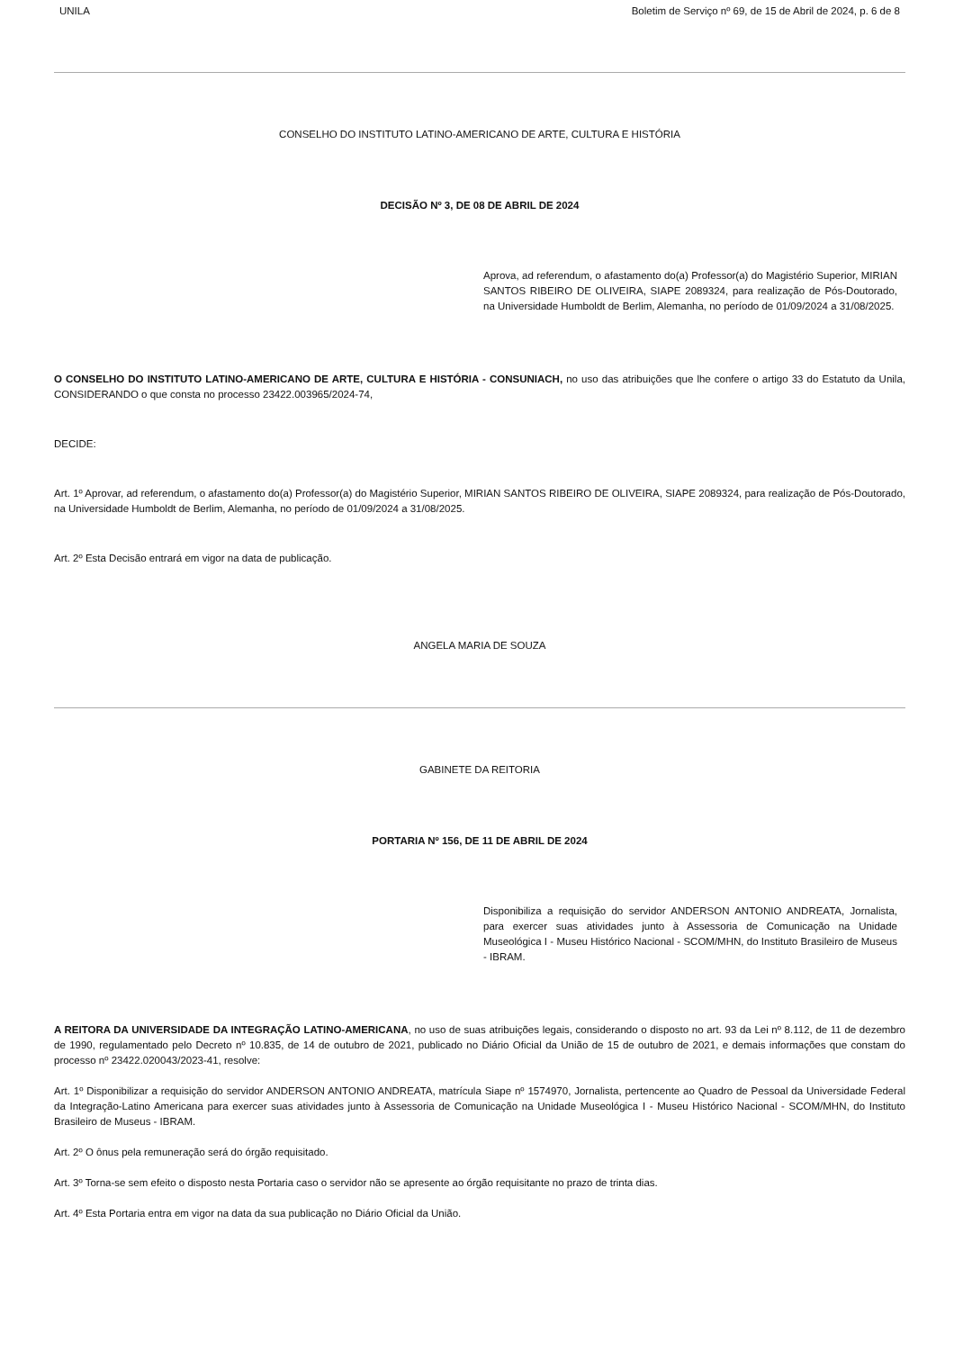UNILA Boletim de Serviço nº 69, de 15 de Abril de 2024, p. 6 de 8
CONSELHO DO INSTITUTO LATINO-AMERICANO DE ARTE, CULTURA E HISTÓRIA
DECISÃO Nº 3, DE 08 DE ABRIL DE 2024
Aprova, ad referendum, o afastamento do(a) Professor(a) do Magistério Superior, MIRIAN SANTOS RIBEIRO DE OLIVEIRA, SIAPE 2089324, para realização de Pós-Doutorado, na Universidade Humboldt de Berlim, Alemanha, no período de 01/09/2024 a 31/08/2025.
O CONSELHO DO INSTITUTO LATINO-AMERICANO DE ARTE, CULTURA E HISTÓRIA - CONSUNIACH, no uso das atribuições que lhe confere o artigo 33 do Estatuto da Unila, CONSIDERANDO o que consta no processo 23422.003965/2024-74,
DECIDE:
Art. 1º Aprovar, ad referendum, o afastamento do(a) Professor(a) do Magistério Superior, MIRIAN SANTOS RIBEIRO DE OLIVEIRA, SIAPE 2089324, para realização de Pós-Doutorado, na Universidade Humboldt de Berlim, Alemanha, no período de 01/09/2024 a 31/08/2025.
Art. 2º Esta Decisão entrará em vigor na data de publicação.
ANGELA MARIA DE SOUZA
GABINETE DA REITORIA
PORTARIA Nº 156, DE 11 DE ABRIL DE 2024
Disponibiliza a requisição do servidor ANDERSON ANTONIO ANDREATA, Jornalista, para exercer suas atividades junto à Assessoria de Comunicação na Unidade Museológica I - Museu Histórico Nacional - SCOM/MHN, do Instituto Brasileiro de Museus - IBRAM.
A REITORA DA UNIVERSIDADE DA INTEGRAÇÃO LATINO-AMERICANA, no uso de suas atribuições legais, considerando o disposto no art. 93 da Lei nº 8.112, de 11 de dezembro de 1990, regulamentado pelo Decreto nº 10.835, de 14 de outubro de 2021, publicado no Diário Oficial da União de 15 de outubro de 2021, e demais informações que constam do processo nº 23422.020043/2023-41, resolve:
Art. 1º Disponibilizar a requisição do servidor ANDERSON ANTONIO ANDREATA, matrícula Siape nº 1574970, Jornalista, pertencente ao Quadro de Pessoal da Universidade Federal da Integração-Latino Americana para exercer suas atividades junto à Assessoria de Comunicação na Unidade Museológica I - Museu Histórico Nacional - SCOM/MHN, do Instituto Brasileiro de Museus - IBRAM.
Art. 2º O ônus pela remuneração será do órgão requisitado.
Art. 3º Torna-se sem efeito o disposto nesta Portaria caso o servidor não se apresente ao órgão requisitante no prazo de trinta dias.
Art. 4º Esta Portaria entra em vigor na data da sua publicação no Diário Oficial da União.